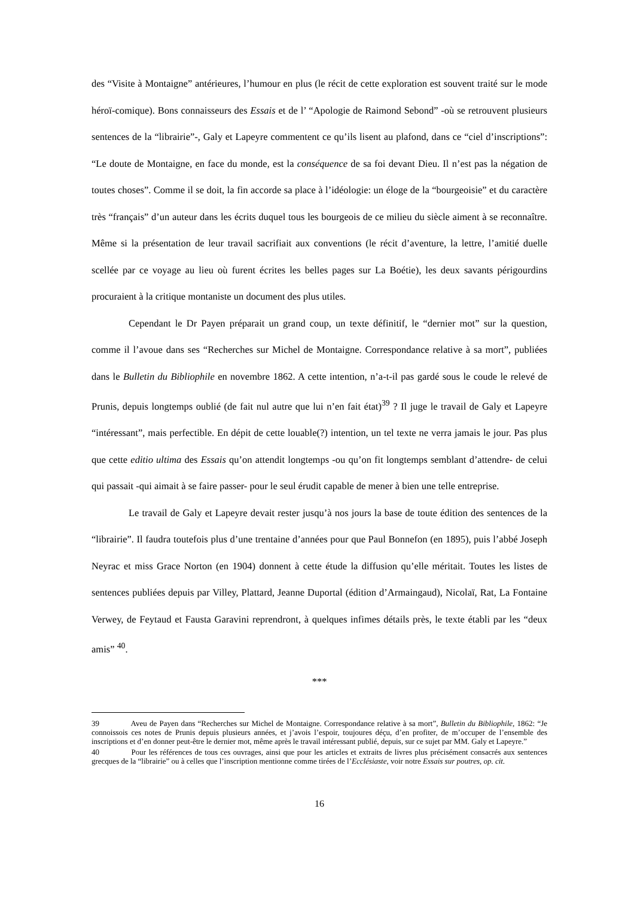des “Visite à Montaigne” antérieures, l’humour en plus (le récit de cette exploration est souvent traité sur le mode héroï-comique). Bons connaisseurs des Essais et de l’ “Apologie de Raimond Sebond” -où se retrouvent plusieurs sentences de la “librairie”-, Galy et Lapeyre commentent ce qu’ils lisent au plafond, dans ce “ciel d’inscriptions”: “Le doute de Montaigne, en face du monde, est la conséquence de sa foi devant Dieu. Il n’est pas la négation de toutes choses”. Comme il se doit, la fin accorde sa place à l’idéologie: un éloge de la “bourgeoisie” et du caractère très “français” d’un auteur dans les écrits duquel tous les bourgeois de ce milieu du siècle aiment à se reconnaître. Même si la présentation de leur travail sacrifiait aux conventions (le récit d’aventure, la lettre, l’amitié duelle scellée par ce voyage au lieu où furent écrites les belles pages sur La Boétie), les deux savants périgourdins procuraient à la critique montaniste un document des plus utiles.
Cependant le Dr Payen préparait un grand coup, un texte définitif, le “dernier mot” sur la question, comme il l’avoue dans ses “Recherches sur Michel de Montaigne. Correspondance relative à sa mort”, publiées dans le Bulletin du Bibliophile en novembre 1862. A cette intention, n’a-t-il pas gardé sous le coude le relevé de Prunis, depuis longtemps oublié (de fait nul autre que lui n’en fait état)<sup>39</sup> ? Il juge le travail de Galy et Lapeyre “intéressant”, mais perfectible. En dépit de cette louable(?) intention, un tel texte ne verra jamais le jour. Pas plus que cette editio ultima des Essais qu’on attendit longtemps -ou qu’on fit longtemps semblant d’attendre- de celui qui passait -qui aimait à se faire passer- pour le seul érudit capable de mener à bien une telle entreprise.
Le travail de Galy et Lapeyre devait rester jusqu’à nos jours la base de toute édition des sentences de la “librairie”. Il faudra toutefois plus d’une trentaine d’années pour que Paul Bonnefon (en 1895), puis l’abbé Joseph Neyrac et miss Grace Norton (en 1904) donnent à cette étude la diffusion qu’elle méritait. Toutes les listes de sentences publiées depuis par Villey, Plattard, Jeanne Duportal (édition d’Armaingaud), Nicolaï, Rat, La Fontaine Verwey, de Feytaud et Fausta Garavini reprendront, à quelques infimes détails près, le texte établi par les “deux amis” <sup>40</sup>.
***
39 Aveu de Payen dans “Recherches sur Michel de Montaigne. Correspondance relative à sa mort”, Bulletin du Bibliophile, 1862: “Je connoissois ces notes de Prunis depuis plusieurs années, et j’avois l’espoir, toujoures déçu, d’en profiter, de m’occuper de l’ensemble des inscriptions et d’en donner peut-être le dernier mot, même après le travail intéressant publié, depuis, sur ce sujet par MM. Galy et Lapeyre.”
40 Pour les références de tous ces ouvrages, ainsi que pour les articles et extraits de livres plus précisément consacrés aux sentences grecques de la “librairie” ou à celles que l’inscription mentionne comme tirées de l’Ecclésiaste, voir notre Essais sur poutres, op. cit.
16